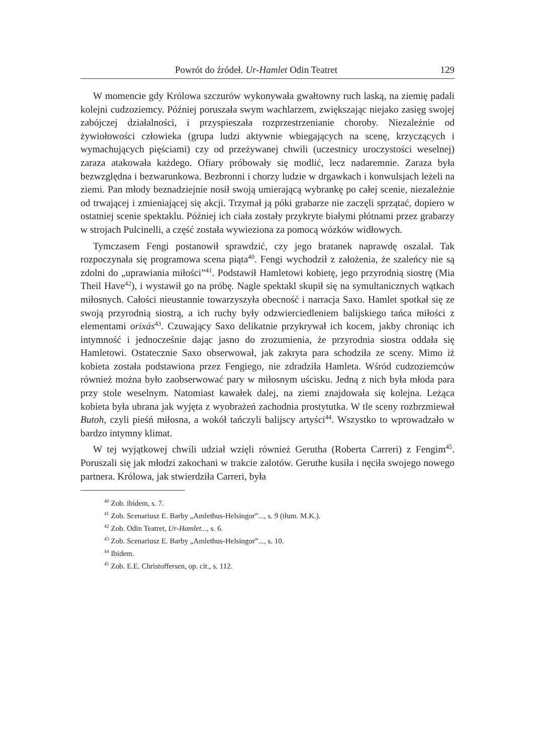Powrót do źródeł. Ur-Hamlet Odin Teatret 129
W momencie gdy Królowa szczurów wykonywała gwałtowny ruch laską, na ziemię padali kolejni cudzoziemcy. Później poruszała swym wachlarzem, zwiększając niejako zasięg swojej zabójczej działalności, i przyspieszała rozprzestrzenianie choroby. Niezależnie od żywiołowości człowieka (grupa ludzi aktywnie wbiegających na scenę, krzyczących i wymachujących pięściami) czy od przeżywanej chwili (uczestnicy uroczystości weselnej) zaraza atakowała każdego. Ofiary próbowały się modlić, lecz nadaremnie. Zaraza była bezwzględna i bezwarunkowa. Bezbronni i chorzy ludzie w drgawkach i konwulsjach leżeli na ziemi. Pan młody beznadziejnie nosił swoją umierającą wybrankę po całej scenie, niezależnie od trwającej i zmieniającej się akcji. Trzymał ją póki grabarze nie zaczęli sprzątać, dopiero w ostatniej scenie spektaklu. Później ich ciała zostały przykryte białymi płótnami przez grabarzy w strojach Pulcinelli, a część została wywieziona za pomocą wózków widłowych.
Tymczasem Fengi postanowił sprawdzić, czy jego bratanek naprawdę oszalał. Tak rozpoczynała się programowa scena piąta<sup>40</sup>. Fengi wychodził z założenia, że szaleńcy nie są zdolni do „uprawiania miłości”<sup>41</sup>. Podstawił Hamletowi kobietę, jego przyrodnią siostrę (Mia Theil Have<sup>42</sup>), i wystawił go na próbę. Nagle spektakl skupił się na symultanicznych wątkach miłosnych. Całości nieustannie towarzyszyła obecność i narracja Saxo. Hamlet spotkał się ze swoją przyrodnią siostrą, a ich ruchy były odzwierciedleniem balijskiego tańca miłości z elementami orixás<sup>43</sup>. Czuwający Saxo delikatnie przykrywał ich kocem, jakby chroniąc ich intymność i jednocześnie dając jasno do zrozumienia, że przyrodnia siostra oddała się Hamletowi. Ostatecznie Saxo obserwował, jak zakryta para schodziła ze sceny. Mimo iż kobieta została podstawiona przez Fengiego, nie zdradziła Hamleta. Wśród cudzoziemców również można było zaobserwować pary w miłosnym uścisku. Jedną z nich była młoda para przy stole weselnym. Natomiast kawałek dalej, na ziemi znajdowała się kolejna. Leżąca kobieta była ubrana jak wyjęta z wyobrażeń zachodnia prostytutka. W tle sceny rozbrzmiewał Butoh, czyli pieśń miłosna, a wokół tańczyli balijscy artyści<sup>44</sup>. Wszystko to wprowadzało w bardzo intymny klimat.
W tej wyjątkowej chwili udział wzięli również Gerutha (Roberta Carreri) z Fengim<sup>45</sup>. Poruszali się jak młodzi zakochani w trakcie zalotów. Geruthe kusiła i nęciła swojego nowego partnera. Królowa, jak stwierdziła Carreri, była
<sup>40</sup> Zob. ibidem, s. 7.
<sup>41</sup> Zob. Scenariusz E. Barby „Amlethus-Helsingor”..., s. 9 (tłum. M.K.).
<sup>42</sup> Zob. Odin Teatret, Ur-Hamlet..., s. 6.
<sup>43</sup> Zob. Scenariusz E. Barby „Amlethus-Helsingor”..., s. 10.
<sup>44</sup> Ibidem.
<sup>45</sup> Zob. E.E. Christoffersen, op. cit., s. 112.